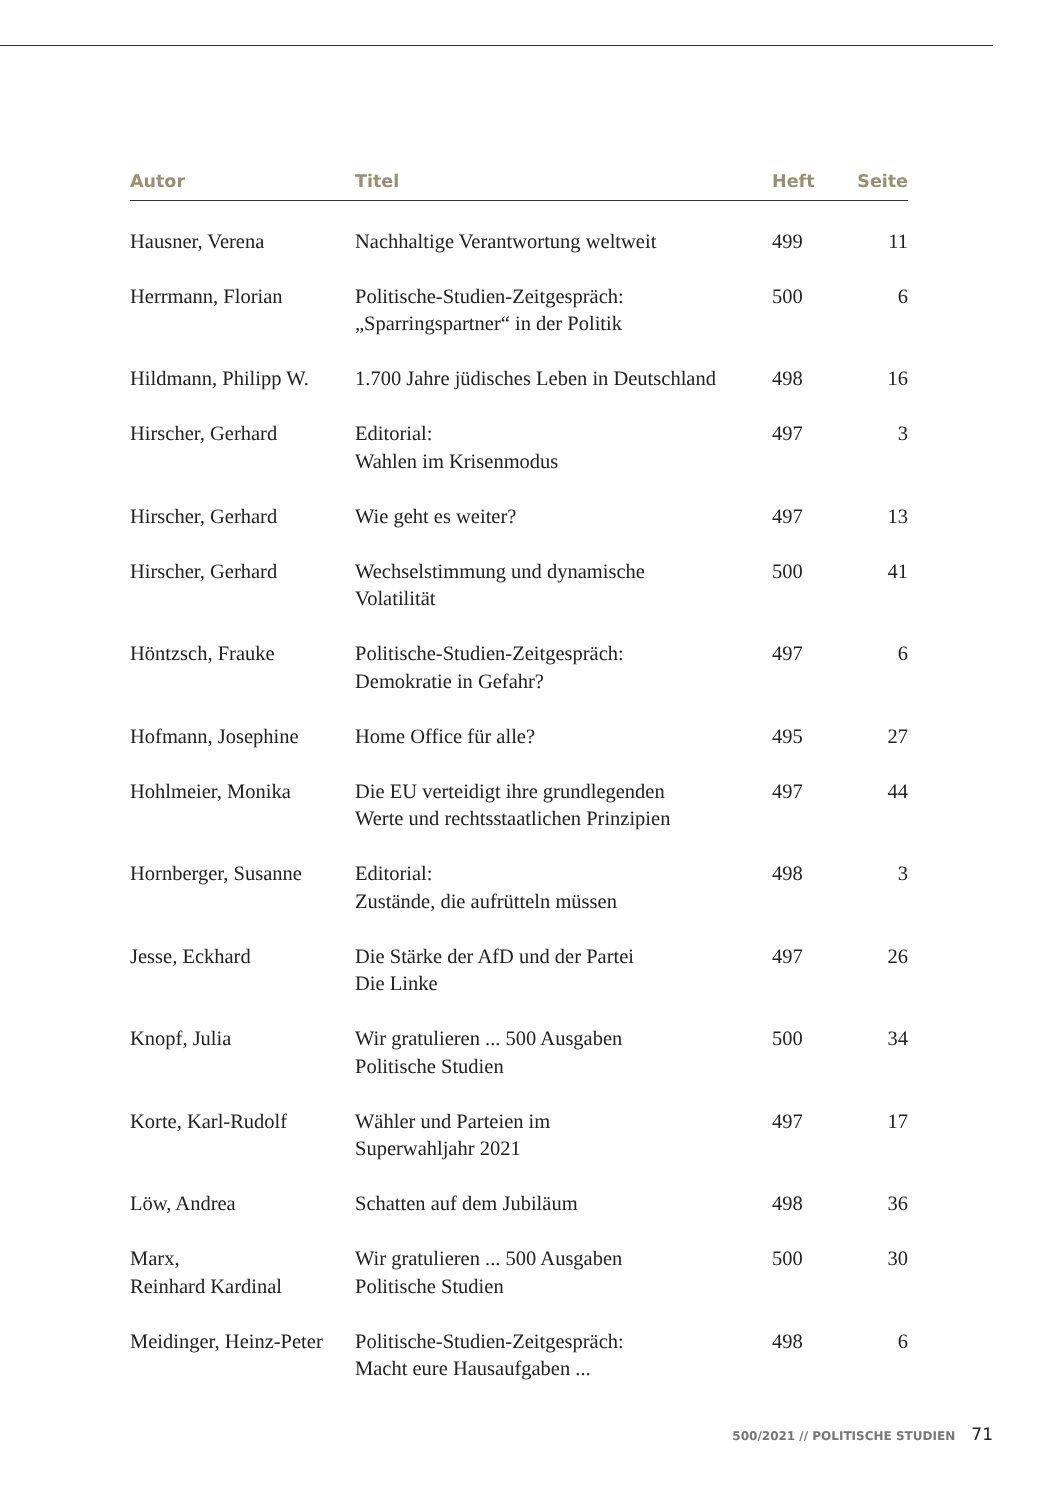| Autor | Titel | Heft | Seite |
| --- | --- | --- | --- |
| Hausner, Verena | Nachhaltige Verantwortung weltweit | 499 | 11 |
| Herrmann, Florian | Politische-Studien-Zeitgespräch: „Sparringspartner“ in der Politik | 500 | 6 |
| Hildmann, Philipp W. | 1.700 Jahre jüdisches Leben in Deutschland | 498 | 16 |
| Hirscher, Gerhard | Editorial: Wahlen im Krisenmodus | 497 | 3 |
| Hirscher, Gerhard | Wie geht es weiter? | 497 | 13 |
| Hirscher, Gerhard | Wechselstimmung und dynamische Volatilität | 500 | 41 |
| Höntzsch, Frauke | Politische-Studien-Zeitgespräch: Demokratie in Gefahr? | 497 | 6 |
| Hofmann, Josephine | Home Office für alle? | 495 | 27 |
| Hohlmeier, Monika | Die EU verteidigt ihre grundlegenden Werte und rechtsstaatlichen Prinzipien | 497 | 44 |
| Hornberger, Susanne | Editorial: Zustände, die aufrütteln müssen | 498 | 3 |
| Jesse, Eckhard | Die Stärke der AfD und der Partei Die Linke | 497 | 26 |
| Knopf, Julia | Wir gratulieren ... 500 Ausgaben Politische Studien | 500 | 34 |
| Korte, Karl-Rudolf | Wähler und Parteien im Superwahljahr 2021 | 497 | 17 |
| Löw, Andrea | Schatten auf dem Jubiläum | 498 | 36 |
| Marx, Reinhard Kardinal | Wir gratulieren ... 500 Ausgaben Politische Studien | 500 | 30 |
| Meidinger, Heinz-Peter | Politische-Studien-Zeitgespräch: Macht eure Hausaufgaben ... | 498 | 6 |
500/2021 // POLITISCHE STUDIEN 71